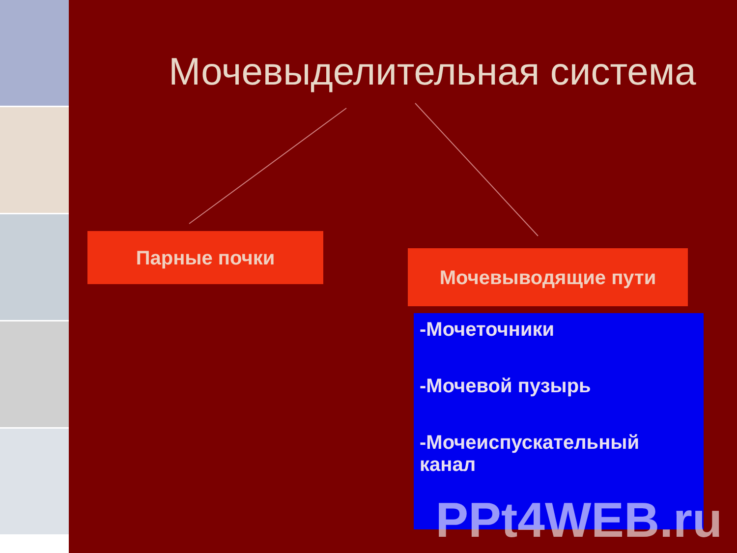Мочевыделительная система
Парные почки
Мочевыводящие пути
-Мочеточники
-Мочевой пузырь
-Мочеиспускательный канал
PPt4WEB.ru